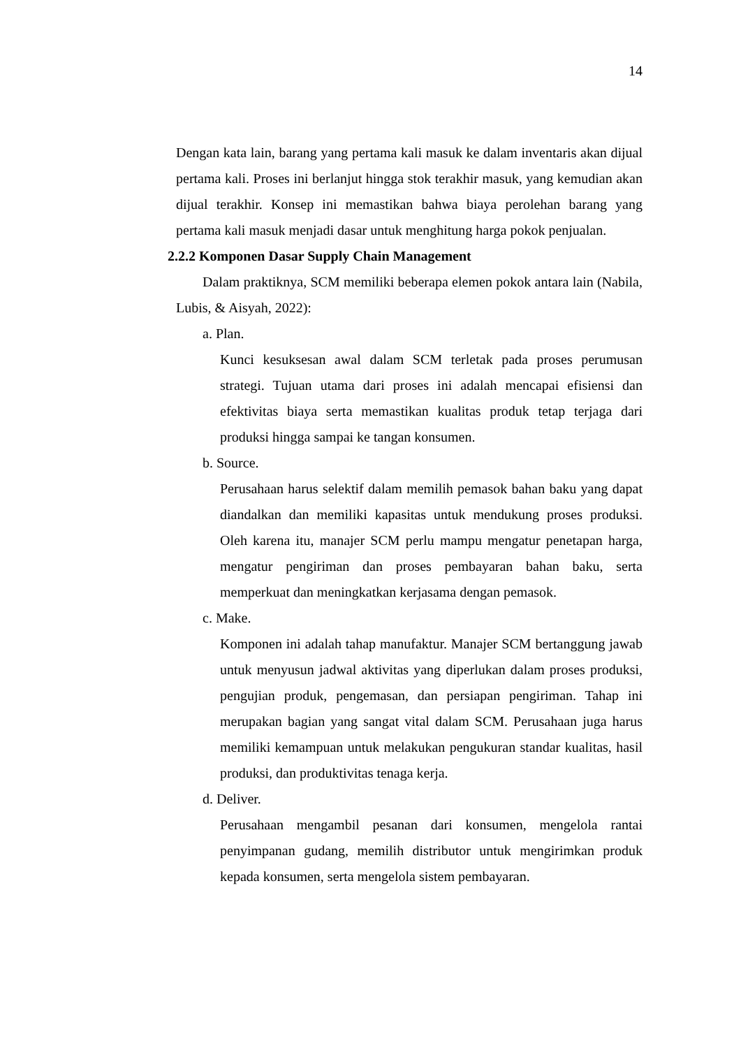14
Dengan kata lain, barang yang pertama kali masuk ke dalam inventaris akan dijual pertama kali. Proses ini berlanjut hingga stok terakhir masuk, yang kemudian akan dijual terakhir. Konsep ini memastikan bahwa biaya perolehan barang yang pertama kali masuk menjadi dasar untuk menghitung harga pokok penjualan.
2.2.2 Komponen Dasar Supply Chain Management
Dalam praktiknya, SCM memiliki beberapa elemen pokok antara lain (Nabila, Lubis, & Aisyah, 2022):
a. Plan.
Kunci kesuksesan awal dalam SCM terletak pada proses perumusan strategi. Tujuan utama dari proses ini adalah mencapai efisiensi dan efektivitas biaya serta memastikan kualitas produk tetap terjaga dari produksi hingga sampai ke tangan konsumen.
b. Source.
Perusahaan harus selektif dalam memilih pemasok bahan baku yang dapat diandalkan dan memiliki kapasitas untuk mendukung proses produksi. Oleh karena itu, manajer SCM perlu mampu mengatur penetapan harga, mengatur pengiriman dan proses pembayaran bahan baku, serta memperkuat dan meningkatkan kerjasama dengan pemasok.
c. Make.
Komponen ini adalah tahap manufaktur. Manajer SCM bertanggung jawab untuk menyusun jadwal aktivitas yang diperlukan dalam proses produksi, pengujian produk, pengemasan, dan persiapan pengiriman. Tahap ini merupakan bagian yang sangat vital dalam SCM. Perusahaan juga harus memiliki kemampuan untuk melakukan pengukuran standar kualitas, hasil produksi, dan produktivitas tenaga kerja.
d. Deliver.
Perusahaan mengambil pesanan dari konsumen, mengelola rantai penyimpanan gudang, memilih distributor untuk mengirimkan produk kepada konsumen, serta mengelola sistem pembayaran.